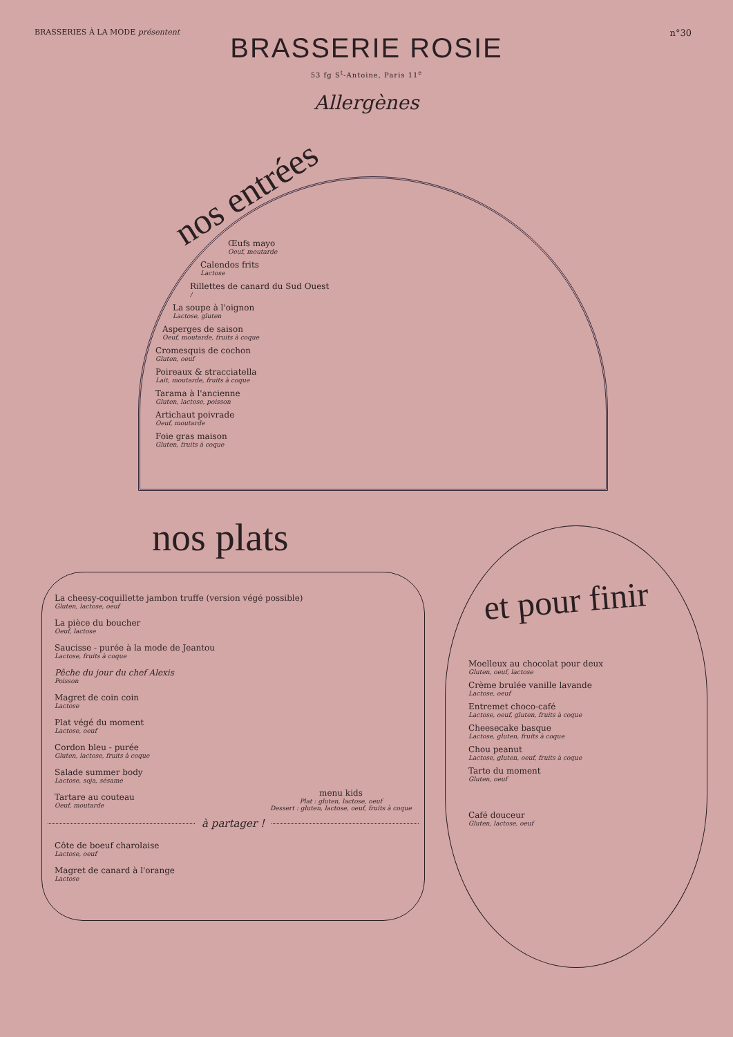BRASSERIES À LA MODE présentent
n°30
BRASSERIE ROSIE
53 fg S<sup>t</sup>-Antoine, Paris 11<sup>e</sup>
Allergènes
nos entrées
Œufs mayo
Oeuf, moutarde
Calendos frits
Lactose
Rillettes de canard du Sud Ouest
/
La soupe à l'oignon
Lactose, gluten
Asperges de saison
Oeuf, moutarde, fruits à coque
Cromesquis de cochon
Gluten, oeuf
Poireaux & stracciatella
Lait, moutarde, fruits à coque
Tarama à l'ancienne
Gluten, lactose, poisson
Artichaut poivrade
Oeuf, moutarde
Foie gras maison
Gluten, fruits à coque
nos plats
La cheesy-coquillette jambon truffe (version végé possible)
Gluten, lactose, oeuf
La pièce du boucher
Oeuf, lactose
Saucisse - purée à la mode de Jeantou
Lactose, fruits à coque
Pêche du jour du chef Alexis
Poisson
Magret de coin coin
Lactose
Plat végé du moment
Lactose, oeuf
Cordon bleu - purée
Gluten, lactose, fruits à coque
Salade summer body
Lactose, soja, sésame
Tartare au couteau
Oeuf, moutarde
menu kids
Plat : gluten, lactose, oeuf
Dessert : gluten, lactose, oeuf, fruits à coque
à partager !
Côte de boeuf charolaise
Lactose, oeuf
Magret de canard à l'orange
Lactose
et pour finir
Moelleux au chocolat pour deux
Gluten, oeuf, lactose
Crème brulée vanille lavande
Lactose, oeuf
Entremet choco-café
Lactose, oeuf, gluten, fruits à coque
Cheesecake basque
Lactose, gluten, fruits à coque
Chou peanut
Lactose, gluten, oeuf, fruits à coque
Tarte du moment
Gluten, oeuf
Café douceur
Gluten, lactose, oeuf